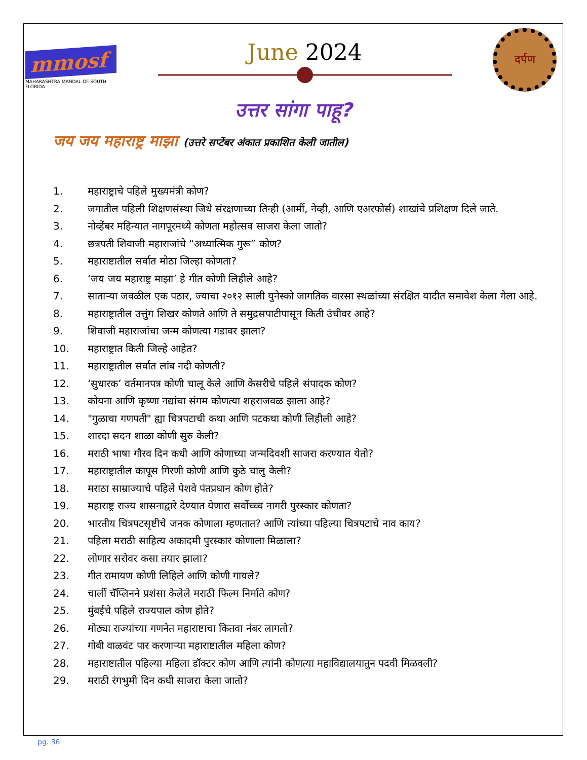mmosf
MAHARASHTRA MANDAL OF SOUTH FLORIDA
June 2024
दर्पण
उत्तर सांगा पाहू?
जय जय महाराष्ट्र माझा (उत्तरे सप्टेंबर अंकात प्रकाशित केली जातील)
1. महाराष्ट्राचे पहिले मुख्यमंत्री कोण?
2. जगातील पहिली शिक्षणसंस्था जिथे संरक्षणाच्या तिन्ही (आर्मी, नेव्ही, आणि एअरफोर्स) शाखांचे प्रशिक्षण दिले जाते.
3. नोव्हेंबर महिन्यात नागपूरमध्ये कोणता महोत्सव साजरा केला जातो?
4. छत्रपती शिवाजी महाराजांचे “अध्यात्मिक गुरू” कोण?
5. महाराष्टातील सर्वात मोठा जिल्हा कोणता?
6. ‘जय जय महाराष्ट्र माझा’ हे गीत कोणी लिहीले आहे?
7. साताऱ्या जवळील एक पठार, ज्याचा २०१२ साली युनेस्को जागतिक वारसा स्थळांच्या संरक्षित यादीत समावेश केला गेला आहे.
8. महाराष्ट्रातील उत्तुंग शिखर कोणते आणि ते समुद्रसपाटीपासून किती उंचीवर आहे?
9. शिवाजी महाराजांचा जन्म कोणत्या गडावर झाला?
10. महाराष्ट्रात किती जिल्हे आहेत?
11. महाराष्ट्रातील सर्वात लांब नदी कोणती?
12. ‘सुधारक’ वर्तमानपत्र कोणी चालू केले आणि केसरीचे पहिले संपादक कोण?
13. कोयना आणि कृष्णा नद्यांचा संगम कोणत्या शहराजवळ झाला आहे?
14. "गुळाचा गणपती" ह्या चित्रपटाची कथा आणि पटकथा कोणी लिहीली आहे?
15. शारदा सदन शाळा कोणी सुरु केली?
16. मराठी भाषा गौरव दिन कधी आणि कोणाच्या जन्मदिवशी साजरा करण्यात येतो?
17. महाराष्ट्रातील कापूस गिरणी कोणी आणि कुठे चालु केली?
18. मराठा साम्राज्याचे पहिले पेशवे पंतप्रधान कोण होते?
19. महाराष्ट्र राज्य शासनाद्वारे देण्यात येणारा सर्वोच्च्च नागरी पुरस्कार कोणता?
20. भारतीय चित्रपटसृष्टीचे जनक कोणाला म्हणतात? आणि त्यांच्या पहिल्या चित्रपटाचे नाव काय?
21. पहिला मराठी साहित्य अकादमी पुरस्कार कोणाला मिळाला?
22. लोणार सरोवर कसा तयार झाला?
23. गीत रामायण कोणी लिहिले आणि कोणी गायले?
24. चार्ली चॅप्लिनने प्रशंसा केलेले मराठी फिल्म निर्माते कोण?
25. मुंबईचे पहिले राज्यपाल कोण होते?
26. मोठ्या राज्यांच्या गणनेत महाराष्टाचा कितवा नंबर लागतो?
27. गोबी वाळवंट पार करणाऱ्या महाराष्टातील महिला कोण?
28. महाराष्टातील पहिल्या महिला डॉक्टर कोण आणि त्यांनी कोणत्या महाविद्यालयातुन पदवी मिळवली?
29. मराठी रंगभुमी दिन कधी साजरा केला जातो?
pg. 36